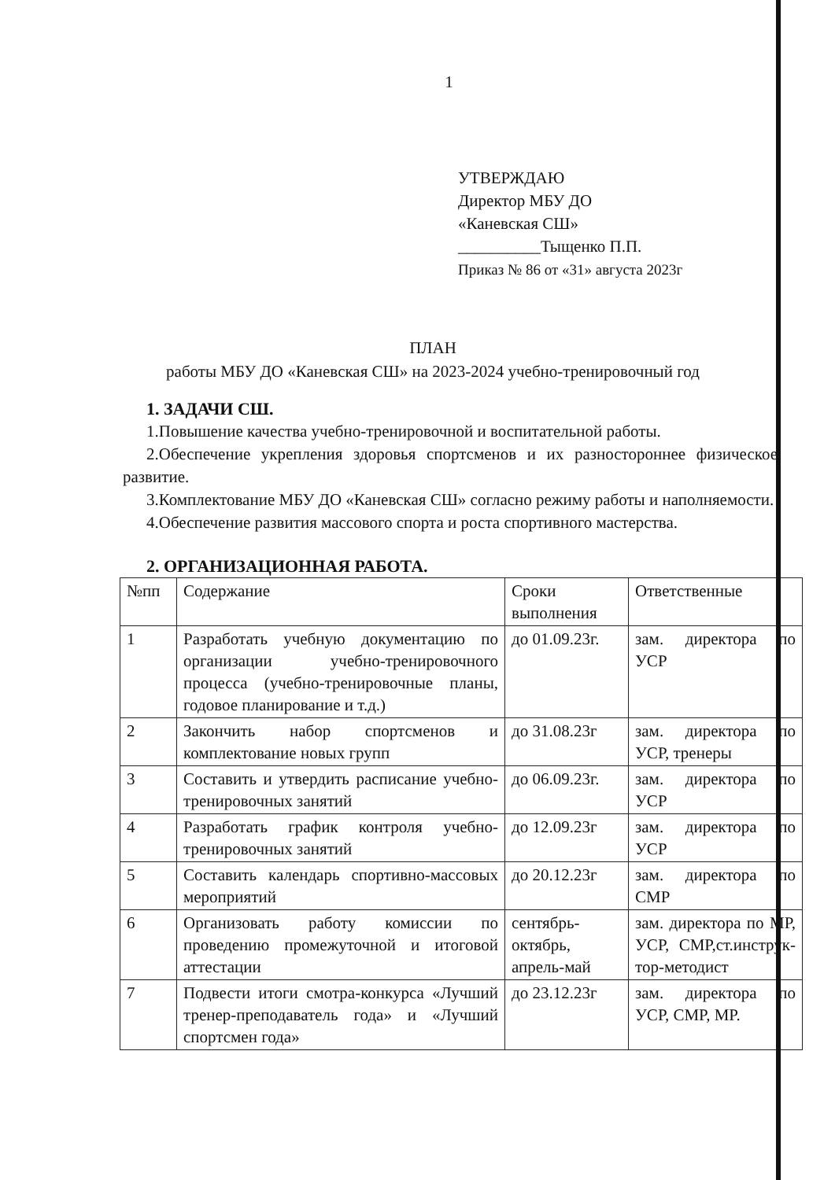1
УТВЕРЖДАЮ
Директор МБУ ДО
«Каневская СШ»
__________Тыщенко П.П.
Приказ № 86 от «31» августа 2023г
ПЛАН
работы МБУ ДО «Каневская СШ» на 2023-2024 учебно-тренировочный год
1. ЗАДАЧИ СШ.
1.Повышение качества учебно-тренировочной и воспитательной работы.
2.Обеспечение укрепления здоровья спортсменов и их разностороннее физическое развитие.
3.Комплектование МБУ ДО «Каневская СШ» согласно режиму работы и наполняемости.
4.Обеспечение развития массового спорта и роста спортивного мастерства.
2. ОРГАНИЗАЦИОННАЯ РАБОТА.
| №пп | Содержание | Сроки выполнения | Ответственные |
| 1 | Разработать учебную документацию по организации учебно-тренировочного процесса (учебно-тренировочные планы, годовое планирование и т.д.) | до 01.09.23г. | зам. директора по УСР |
| 2 | Закончить набор спортсменов и комплектование новых групп | до 31.08.23г | зам. директора по УСР, тренеры |
| 3 | Составить и утвердить расписание учебно-тренировочных занятий | до 06.09.23г. | зам. директора по УСР |
| 4 | Разработать график контроля учебно-тренировочных занятий | до 12.09.23г | зам. директора по УСР |
| 5 | Составить календарь спортивно-массовых мероприятий | до 20.12.23г | зам. директора по СМР |
| 6 | Организовать работу комиссии по проведению промежуточной и итоговой аттестации | сентябрь-октябрь, апрель-май | зам. директора по МР, УСР, СМР,ст.инструк-тор-методист |
| 7 | Подвести итоги смотра-конкурса «Лучший тренер-преподаватель года» и «Лучший спортсмен года» | до 23.12.23г | зам. директора по УСР, СМР, МР. |